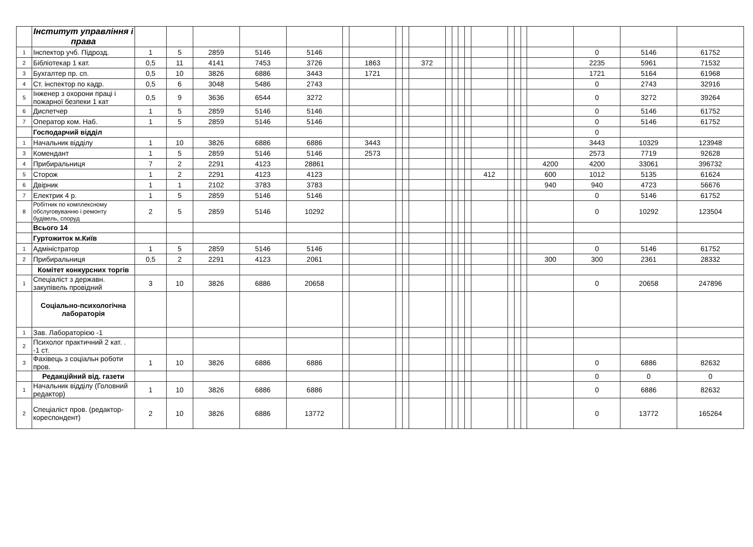| | Інститут управління і права | | | | | | | | | | | | | | | | | | | | | | |
| 1 | Інспектор учб. Підрозд. | 1 | 5 | 2859 | 5146 | 5146 | | | | | | | | | | | | | | | 0 | 5146 | 61752 |
| 2 | Бібліотекар 1 кат. | 0,5 | 11 | 4141 | 7453 | 3726 | | 1863 | | | 372 | | | | | | | | | | 2235 | 5961 | 71532 |
| 3 | Бухгалтер пр. сп. | 0,5 | 10 | 3826 | 6886 | 3443 | | 1721 | | | | | | | | | | | | | 1721 | 5164 | 61968 |
| 4 | Ст. інспектор по кадр. | 0,5 | 6 | 3048 | 5486 | 2743 | | | | | | | | | | | | | | | 0 | 2743 | 32916 |
| 5 | Інженер з охорони праці і пожарної безпеки 1 кат | 0,5 | 9 | 3636 | 6544 | 3272 | | | | | | | | | | | | | | | 0 | 3272 | 39264 |
| 6 | Диспетчер | 1 | 5 | 2859 | 5146 | 5146 | | | | | | | | | | | | | | | 0 | 5146 | 61752 |
| 7 | Оператор ком. Наб. | 1 | 5 | 2859 | 5146 | 5146 | | | | | | | | | | | | | | | 0 | 5146 | 61752 |
| | Господарчий відділ | | | | | | | | | | | | | | | | | | | | 0 | | |
| 1 | Начальник відділу | 1 | 10 | 3826 | 6886 | 6886 | | 3443 | | | | | | | | | | | | | 3443 | 10329 | 123948 |
| 3 | Комендант | 1 | 5 | 2859 | 5146 | 5146 | | 2573 | | | | | | | | | | | | | 2573 | 7719 | 92628 |
| 4 | Прибиральниця | 7 | 2 | 2291 | 4123 | 28861 | | | | | | | | | | | | | | 4200 | 4200 | 33061 | 396732 |
| 5 | Сторож | 1 | 2 | 2291 | 4123 | 4123 | | | | | | | | | | 412 | | | | 600 | 1012 | 5135 | 61624 |
| 6 | Двірник | 1 | 1 | 2102 | 3783 | 3783 | | | | | | | | | | | | | | 940 | 940 | 4723 | 56676 |
| 7 | Електрик 4 р. | 1 | 5 | 2859 | 5146 | 5146 | | | | | | | | | | | | | | | 0 | 5146 | 61752 |
| 8 | Робітник по комплексному обслуговуванню і ремонту будівель, споруд | 2 | 5 | 2859 | 5146 | 10292 | | | | | | | | | | | | | | | 0 | 10292 | 123504 |
| | Всього 14 | | | | | | | | | | | | | | | | | | | | | | |
| | Гуртожиток м.Київ | | | | | | | | | | | | | | | | | | | | | | |
| 1 | Адміністратор | 1 | 5 | 2859 | 5146 | 5146 | | | | | | | | | | | | | | | 0 | 5146 | 61752 |
| 2 | Прибиральниця | 0,5 | 2 | 2291 | 4123 | 2061 | | | | | | | | | | | | | | 300 | 300 | 2361 | 28332 |
| | Комітет конкурсних торгів | | | | | | | | | | | | | | | | | | | | | | |
| 1 | Спеціаліст з державн. закупівель провідний | 3 | 10 | 3826 | 6886 | 20658 | | | | | | | | | | | | | | | 0 | 20658 | 247896 |
| | Соціально-психологічна лабораторія | | | | | | | | | | | | | | | | | | | | | | |
| 1 | Зав. Лабораторією -1 | | | | | | | | | | | | | | | | | | | | | | |
| 2 | Психолог практичний 2 кат. . -1 ст. | | | | | | | | | | | | | | | | | | | | | | |
| 3 | Фахівець з соціальн роботи пров. | 1 | 10 | 3826 | 6886 | 6886 | | | | | | | | | | | | | | | 0 | 6886 | 82632 |
| | Редакційний від. газети | | | | | | | | | | | | | | | | | | | | 0 | 0 | 0 |
| 1 | Начальник відділу (Головний редактор) | 1 | 10 | 3826 | 6886 | 6886 | | | | | | | | | | | | | | | 0 | 6886 | 82632 |
| 2 | Спеціаліст пров. (редактор-кореспондент) | 2 | 10 | 3826 | 6886 | 13772 | | | | | | | | | | | | | | | 0 | 13772 | 165264 |